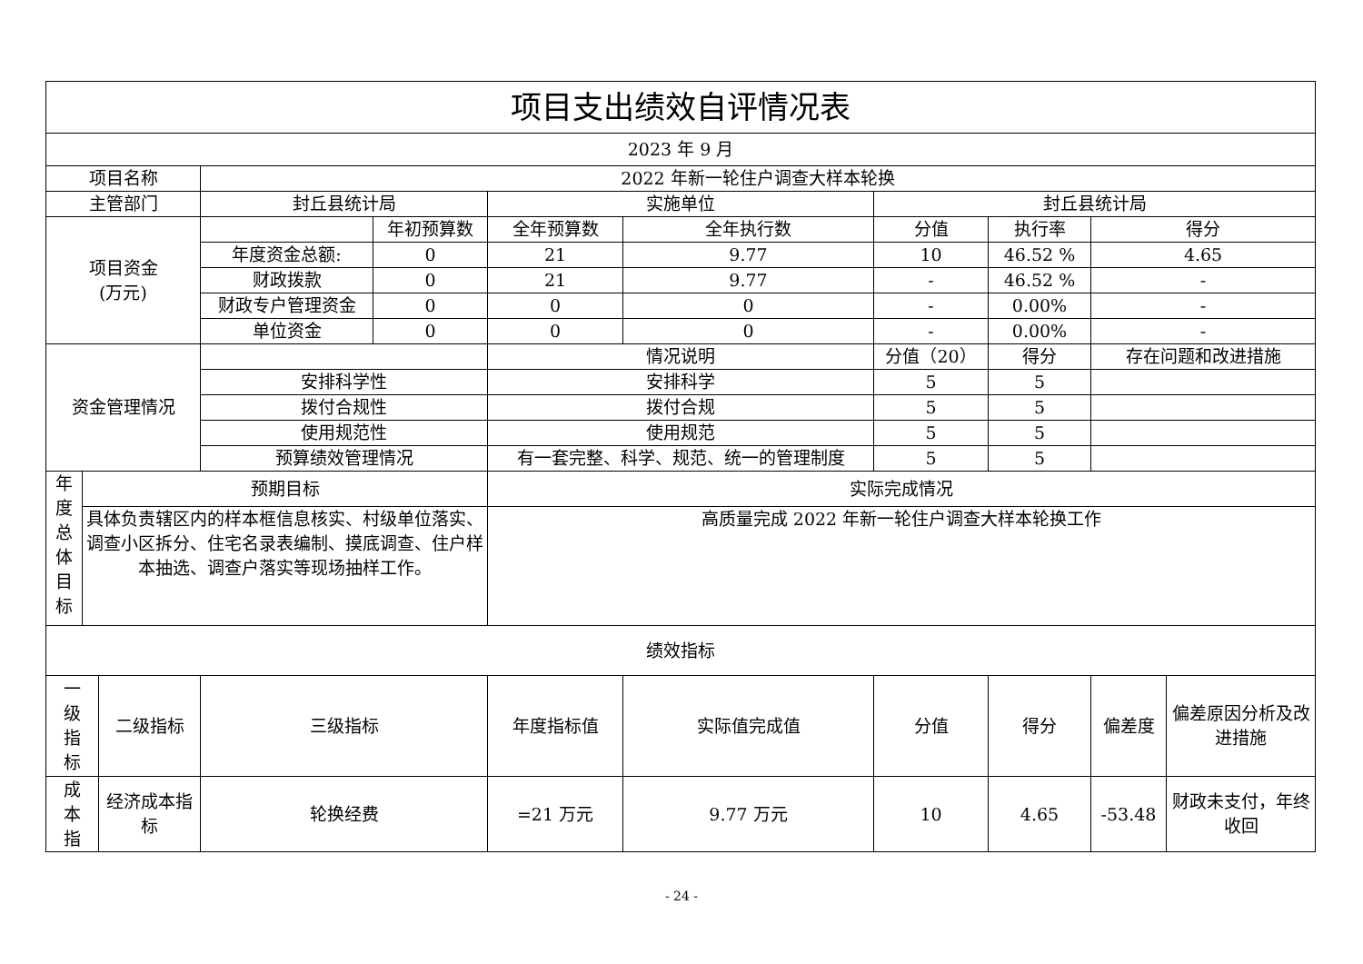| 项目支出绩效自评情况表 | | | | | | | | | | |
| 2023 年 9 月 | | | | | | | | | | |
| 项目名称 | | | 2022 年新一轮住户调查大样本轮换 | | | | | | | |
| 主管部门 | | | 封丘县统计局 | | 实施单位 | | 封丘县统计局 | | | |
| 项目资金 (万元) | | | | 年初预算数 | 全年预算数 | 全年执行数 | 分值 | 执行率 | 得分 | |
| | | | 年度资金总额: | 0 | 21 | 9.77 | 10 | 46.52 % | 4.65 | |
| | | | 财政拨款 | 0 | 21 | 9.77 | - | 46.52 % | - | |
| | | | 财政专户管理资金 | 0 | 0 | 0 | - | 0.00% | - | |
| | | | 单位资金 | 0 | 0 | 0 | - | 0.00% | - | |
| 资金管理情况 | | | | | 情况说明 | | 分值（20） | 得分 | 存在问题和改进措施 | |
| | | | 安排科学性 | | 安排科学 | | 5 | 5 | | |
| | | | 拨付合规性 | | 拨付合规 | | 5 | 5 | | |
| | | | 使用规范性 | | 使用规范 | | 5 | 5 | | |
| | | | 预算绩效管理情况 | | 有一套完整、科学、规范、统一的管理制度 | | 5 | 5 | | |
| 年 度 总 体 目 标 | 预期目标 | | | | 实际完成情况 | | | | | |
| | 具体负责辖区内的样本框信息核实、村级单位落实、调查小区拆分、住宅名录表编制、摸底调查、住户样本抽选、调查户落实等现场抽样工作。 | | | | 高质量完成 2022 年新一轮住户调查大样本轮换工作 | | | | | |
| 绩效指标 | | | | | | | | | | |
| 一 级 指 标 | | 二级指标 | 三级指标 | | 年度指标值 | 实际值完成值 | 分值 | 得分 | 偏差度 | 偏差原因分析及改进措施 |
| 成 本 指 | | 经济成本指标 | 轮换经费 | | =21 万元 | 9.77 万元 | 10 | 4.65 | -53.48 | 财政未支付，年终收回 |
- 24 -